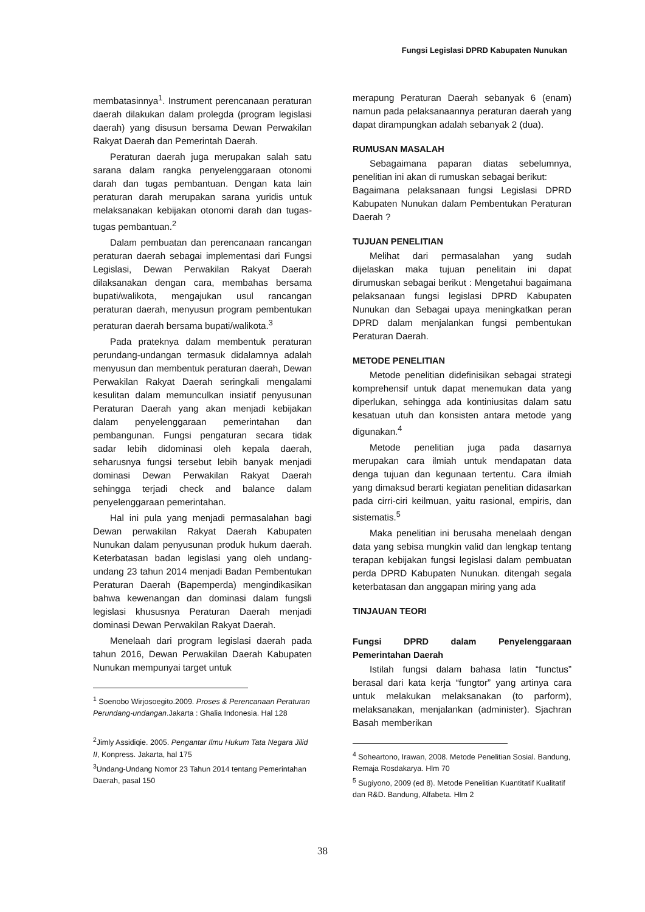Fungsi Legislasi DPRD Kabupaten Nunukan
membatasinnya<sup>1</sup>. Instrument perencanaan peraturan daerah dilakukan dalam prolegda (program legislasi daerah) yang disusun bersama Dewan Perwakilan Rakyat Daerah dan Pemerintah Daerah.
Peraturan daerah juga merupakan salah satu sarana dalam rangka penyelenggaraan otonomi darah dan tugas pembantuan. Dengan kata lain peraturan darah merupakan sarana yuridis untuk melaksanakan kebijakan otonomi darah dan tugas-tugas pembantuan.<sup>2</sup>
Dalam pembuatan dan perencanaan rancangan peraturan daerah sebagai implementasi dari Fungsi Legislasi, Dewan Perwakilan Rakyat Daerah dilaksanakan dengan cara, membahas bersama bupati/walikota, mengajukan usul rancangan peraturan daerah, menyusun program pembentukan peraturan daerah bersama bupati/walikota.<sup>3</sup>
Pada prateknya dalam membentuk peraturan perundang-undangan termasuk didalamnya adalah menyusun dan membentuk peraturan daerah, Dewan Perwakilan Rakyat Daerah seringkali mengalami kesulitan dalam memunculkan insiatif penyusunan Peraturan Daerah yang akan menjadi kebijakan dalam penyelenggaraan pemerintahan dan pembangunan. Fungsi pengaturan secara tidak sadar lebih didominasi oleh kepala daerah, seharusnya fungsi tersebut lebih banyak menjadi dominasi Dewan Perwakilan Rakyat Daerah sehingga terjadi check and balance dalam penyelenggaraan pemerintahan.
Hal ini pula yang menjadi permasalahan bagi Dewan perwakilan Rakyat Daerah Kabupaten Nunukan dalam penyusunan produk hukum daerah. Keterbatasan badan legislasi yang oleh undang-undang 23 tahun 2014 menjadi Badan Pembentukan Peraturan Daerah (Bapemperda) mengindikasikan bahwa kewenangan dan dominasi dalam fungsli legislasi khususnya Peraturan Daerah menjadi dominasi Dewan Perwakilan Rakyat Daerah.
Menelaah dari program legislasi daerah pada tahun 2016, Dewan Perwakilan Daerah Kabupaten Nunukan mempunyai target untuk
<sup>1</sup> Soenobo Wirjosoegito.2009. Proses & Perencanaan Peraturan Perundang-undangan.Jakarta : Ghalia Indonesia. Hal 128
<sup>2</sup> Jimly Assidiqie. 2005. Pengantar Ilmu Hukum Tata Negara Jilid II, Konpress. Jakarta, hal 175
<sup>3</sup> Undang-Undang Nomor 23 Tahun 2014 tentang Pemerintahan Daerah, pasal 150
merapung Peraturan Daerah sebanyak 6 (enam) namun pada pelaksanaannya peraturan daerah yang dapat dirampungkan adalah sebanyak 2 (dua).
RUMUSAN MASALAH
Sebagaimana paparan diatas sebelumnya, penelitian ini akan di rumuskan sebagai berikut:
Bagaimana pelaksanaan fungsi Legislasi DPRD Kabupaten Nunukan dalam Pembentukan Peraturan Daerah ?
TUJUAN PENELITIAN
Melihat dari permasalahan yang sudah dijelaskan maka tujuan penelitain ini dapat dirumuskan sebagai berikut : Mengetahui bagaimana pelaksanaan fungsi legislasi DPRD Kabupaten Nunukan dan Sebagai upaya meningkatkan peran DPRD dalam menjalankan fungsi pembentukan Peraturan Daerah.
METODE PENELITIAN
Metode penelitian didefinisikan sebagai strategi komprehensif untuk dapat menemukan data yang diperlukan, sehingga ada kontiniusitas dalam satu kesatuan utuh dan konsisten antara metode yang digunakan.<sup>4</sup>
Metode penelitian juga pada dasarnya merupakan cara ilmiah untuk mendapatan data denga tujuan dan kegunaan tertentu. Cara ilmiah yang dimaksud berarti kegiatan penelitian didasarkan pada cirri-ciri keilmuan, yaitu rasional, empiris, dan sistematis.<sup>5</sup>
Maka penelitian ini berusaha menelaah dengan data yang sebisa mungkin valid dan lengkap tentang terapan kebijakan fungsi legislasi dalam pembuatan perda DPRD Kabupaten Nunukan. ditengah segala keterbatasan dan anggapan miring yang ada
TINJAUAN TEORI
Fungsi DPRD dalam Penyelenggaraan Pemerintahan Daerah
Istilah fungsi dalam bahasa latin “functus” berasal dari kata kerja “fungtor” yang artinya cara untuk melakukan melaksanakan (to parform), melaksanakan, menjalankan (administer). Sjachran Basah memberikan
<sup>4</sup> Soheartono, Irawan, 2008. Metode Penelitian Sosial. Bandung, Remaja Rosdakarya. Hlm 70
<sup>5</sup> Sugiyono, 2009 (ed 8). Metode Penelitian Kuantitatif Kualitatif dan R&D. Bandung, Alfabeta. Hlm 2
38